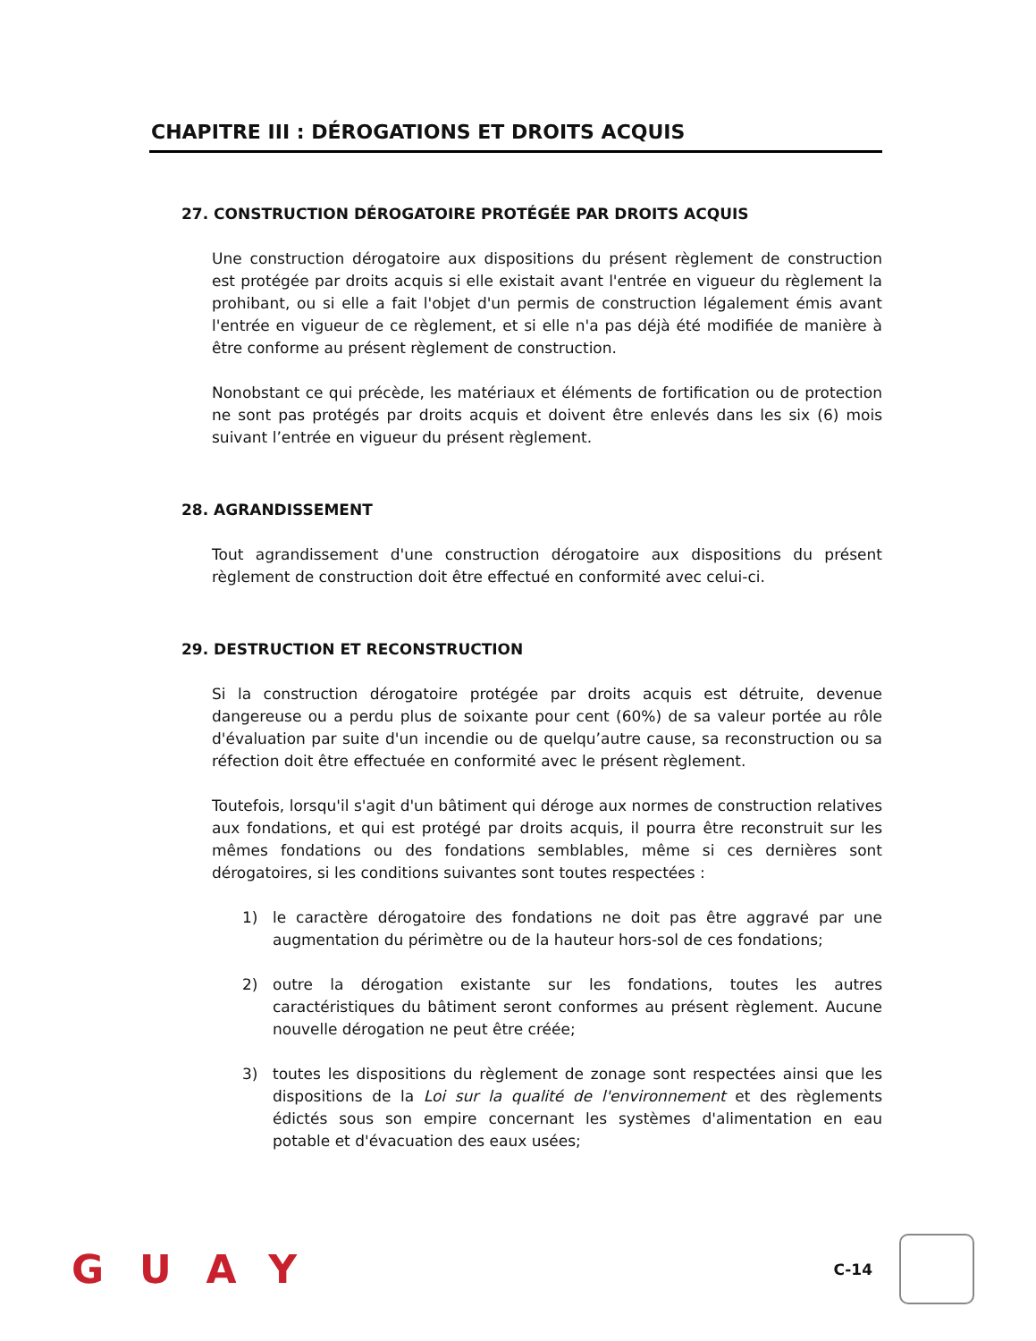CHAPITRE III : DÉROGATIONS ET DROITS ACQUIS
27. CONSTRUCTION DÉROGATOIRE PROTÉGÉE PAR DROITS ACQUIS
Une construction dérogatoire aux dispositions du présent règlement de construction est protégée par droits acquis si elle existait avant l'entrée en vigueur du règlement la prohibant, ou si elle a fait l'objet d'un permis de construction légalement émis avant l'entrée en vigueur de ce règlement, et si elle n'a pas déjà été modifiée de manière à être conforme au présent règlement de construction.
Nonobstant ce qui précède, les matériaux et éléments de fortification ou de protection ne sont pas protégés par droits acquis et doivent être enlevés dans les six (6) mois suivant l’entrée en vigueur du présent règlement.
28. AGRANDISSEMENT
Tout agrandissement d'une construction dérogatoire aux dispositions du présent règlement de construction doit être effectué en conformité avec celui-ci.
29. DESTRUCTION ET RECONSTRUCTION
Si la construction dérogatoire protégée par droits acquis est détruite, devenue dangereuse ou a perdu plus de soixante pour cent (60%) de sa valeur portée au rôle d'évaluation par suite d'un incendie ou de quelqu’autre cause, sa reconstruction ou sa réfection doit être effectuée en conformité avec le présent règlement.
Toutefois, lorsqu'il s'agit d'un bâtiment qui déroge aux normes de construction relatives aux fondations, et qui est protégé par droits acquis, il pourra être reconstruit sur les mêmes fondations ou des fondations semblables, même si ces dernières sont dérogatoires, si les conditions suivantes sont toutes respectées :
1) le caractère dérogatoire des fondations ne doit pas être aggravé par une augmentation du périmètre ou de la hauteur hors-sol de ces fondations;
2) outre la dérogation existante sur les fondations, toutes les autres caractéristiques du bâtiment seront conformes au présent règlement. Aucune nouvelle dérogation ne peut être créée;
3) toutes les dispositions du règlement de zonage sont respectées ainsi que les dispositions de la Loi sur la qualité de l'environnement et des règlements édictés sous son empire concernant les systèmes d'alimentation en eau potable et d'évacuation des eaux usées;
GUAY
C-14